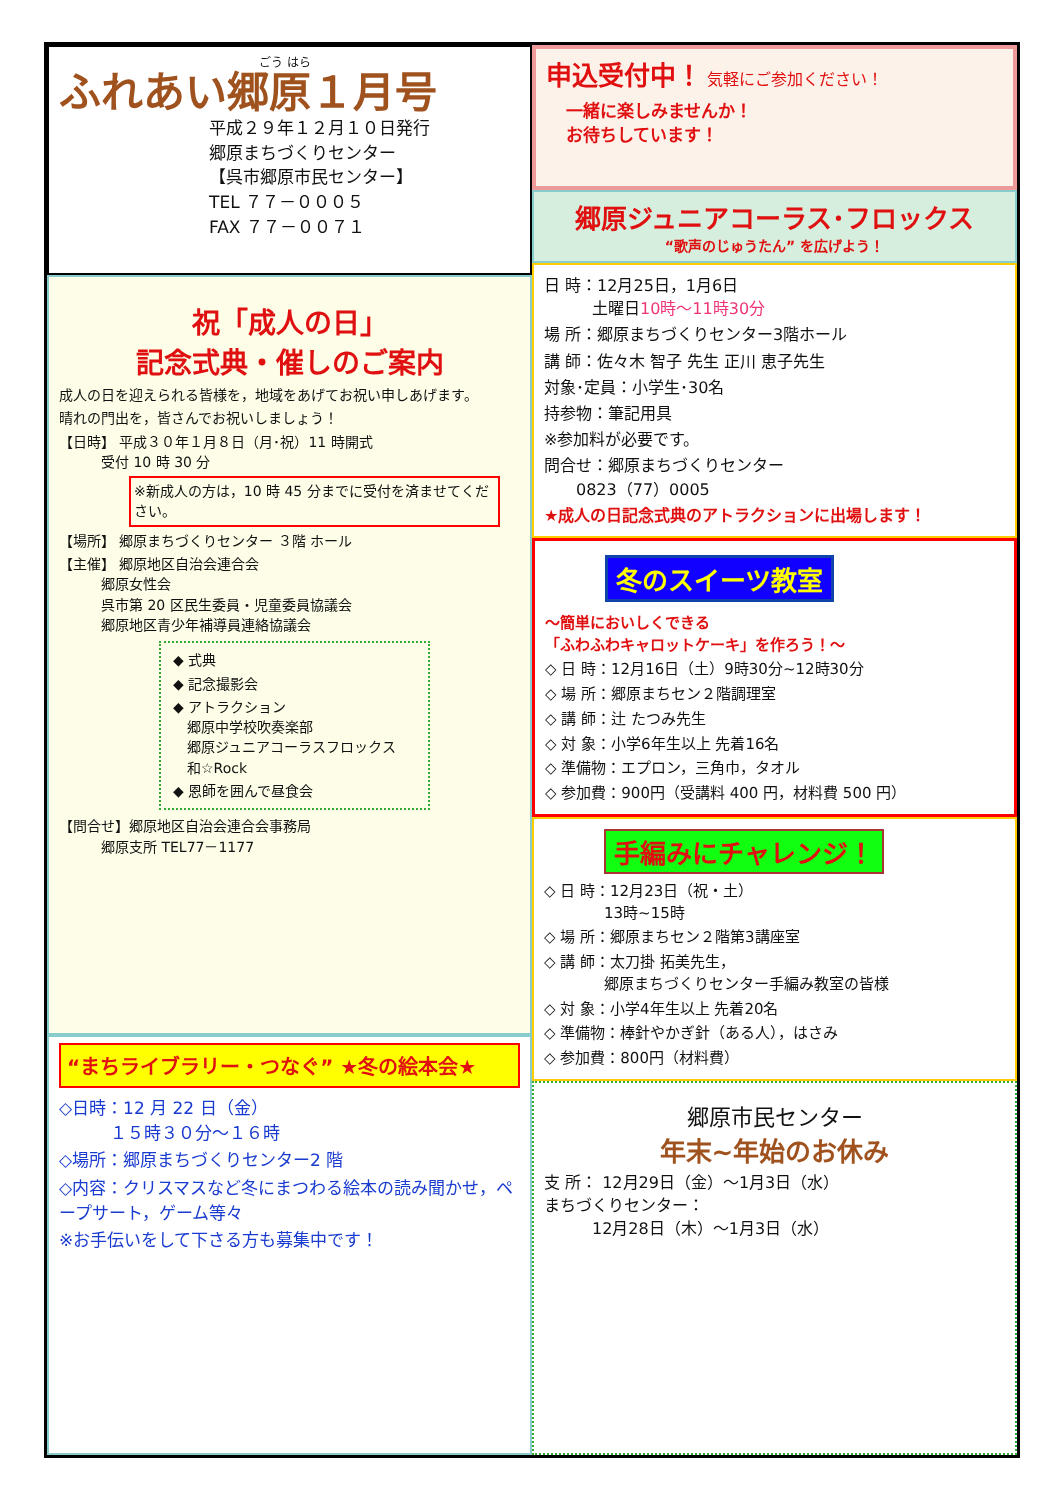ごう はら
ふれあい郷原１月号
平成２９年１２月１０日発行
郷原まちづくりセンター
【呉市郷原市民センター】
TEL ７７－０００５
FAX ７７－００７１
祝「成人の日」
記念式典・催しのご案内
成人の日を迎えられる皆様を，地域をあげてお祝い申しあげます。
晴れの門出を，皆さんでお祝いしましょう！
【日時】 平成３０年１月８日（月･祝）11 時開式
　　　受付 10 時 30 分
※新成人の方は，10 時 45 分までに受付を済ませてください。
【場所】 郷原まちづくりセンター ３階 ホール
【主催】 郷原地区自治会連合会
　　　郷原女性会
　　　呉市第 20 区民生委員・児童委員協議会
　　　郷原地区青少年補導員連絡協議会
◆ 式典
◆ 記念撮影会
◆ アトラクション
　郷原中学校吹奏楽部
　郷原ジュニアコーラスフロックス
　和☆Rock
◆ 恩師を囲んで昼食会
【問合せ】郷原地区自治会連合会事務局
　　　郷原支所 TEL77－1177
“まちライブラリー・つなぐ” ★冬の絵本会★
◇日時：12 月 22 日（金）
　　　１５時３０分～１６時
◇場所：郷原まちづくりセンター2 階
◇内容：クリスマスなど冬にまつわる絵本の読み聞かせ，ペープサート，ゲーム等々
※お手伝いをして下さる方も募集中です！
申込受付中！ 気軽にご参加ください！
一緒に楽しみませんか！
お待ちしています！
郷原ジュニアコーラス･フロックス
“歌声のじゅうたん” を広げよう！
日 時：12月25日，1月6日
　　　土曜日10時～11時30分
場 所：郷原まちづくりセンター3階ホール
講 師：佐々木 智子 先生 正川 恵子先生
対象･定員：小学生･30名
持参物：筆記用具
※参加料が必要です。
問合せ：郷原まちづくりセンター
　　0823（77）0005
★成人の日記念式典のアトラクションに出場します！
冬のスイーツ教室
～簡単においしくできる
「ふわふわキャロットケーキ」を作ろう！～
◇ 日 時：12月16日（土）9時30分~12時30分
◇ 場 所：郷原まちセン２階調理室
◇ 講 師：辻 たつみ先生
◇ 対 象：小学6年生以上 先着16名
◇ 準備物：エプロン，三角巾，タオル
◇ 参加費：900円（受講料 400 円，材料費 500 円）
手編みにチャレンジ！
◇ 日 時：12月23日（祝・土）
　　　　13時~15時
◇ 場 所：郷原まちセン２階第3講座室
◇ 講 師：太刀掛 拓美先生，
　　　　郷原まちづくりセンター手編み教室の皆様
◇ 対 象：小学4年生以上 先着20名
◇ 準備物：棒針やかぎ針（ある人），はさみ
◇ 参加費：800円（材料費）
郷原市民センター
年末~年始のお休み
支 所： 12月29日（金）～1月3日（水）
まちづくりセンター：
　　　12月28日（木）～1月3日（水）